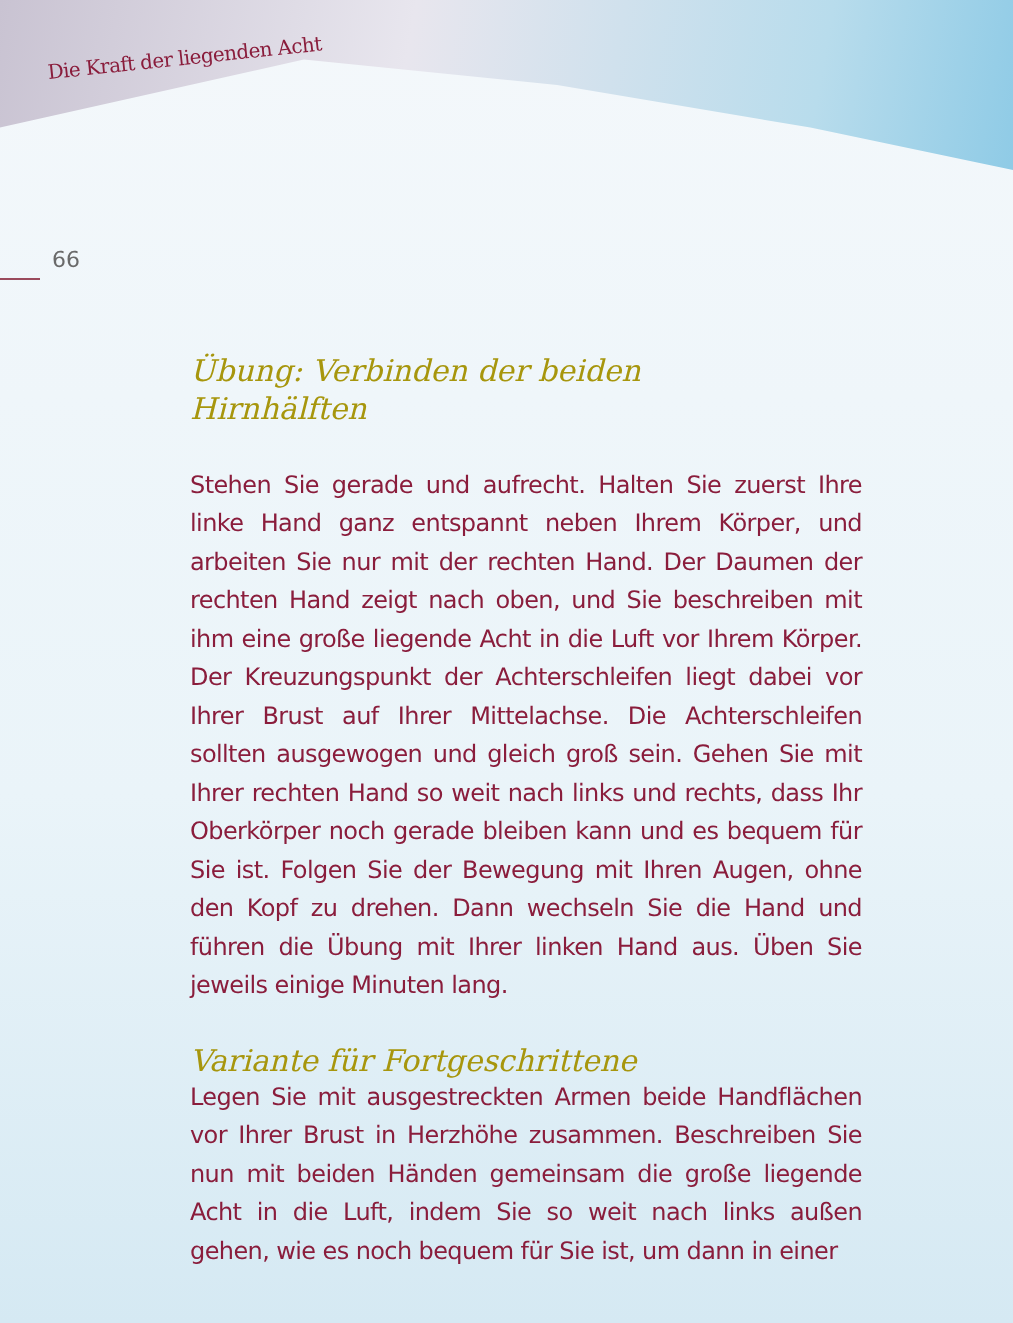Die Kraft der liegenden Acht
66
Übung: Verbinden der beiden
Hirnhälften
Stehen Sie gerade und aufrecht. Halten Sie zuerst Ihre linke Hand ganz entspannt neben Ihrem Körper, und arbeiten Sie nur mit der rechten Hand. Der Daumen der rechten Hand zeigt nach oben, und Sie beschreiben mit ihm eine große liegende Acht in die Luft vor Ihrem Körper. Der Kreuzungspunkt der Achterschleifen liegt dabei vor Ihrer Brust auf Ihrer Mittelachse. Die Achterschleifen sollten ausgewogen und gleich groß sein. Gehen Sie mit Ihrer rechten Hand so weit nach links und rechts, dass Ihr Oberkörper noch gerade bleiben kann und es bequem für Sie ist. Folgen Sie der Bewegung mit Ihren Augen, ohne den Kopf zu drehen. Dann wechseln Sie die Hand und führen die Übung mit Ihrer linken Hand aus. Üben Sie jeweils einige Minuten lang.
Variante für Fortgeschrittene
Legen Sie mit ausgestreckten Armen beide Handflächen vor Ihrer Brust in Herzhöhe zusammen. Beschreiben Sie nun mit beiden Händen gemeinsam die große liegende Acht in die Luft, indem Sie so weit nach links außen gehen, wie es noch bequem für Sie ist, um dann in einer